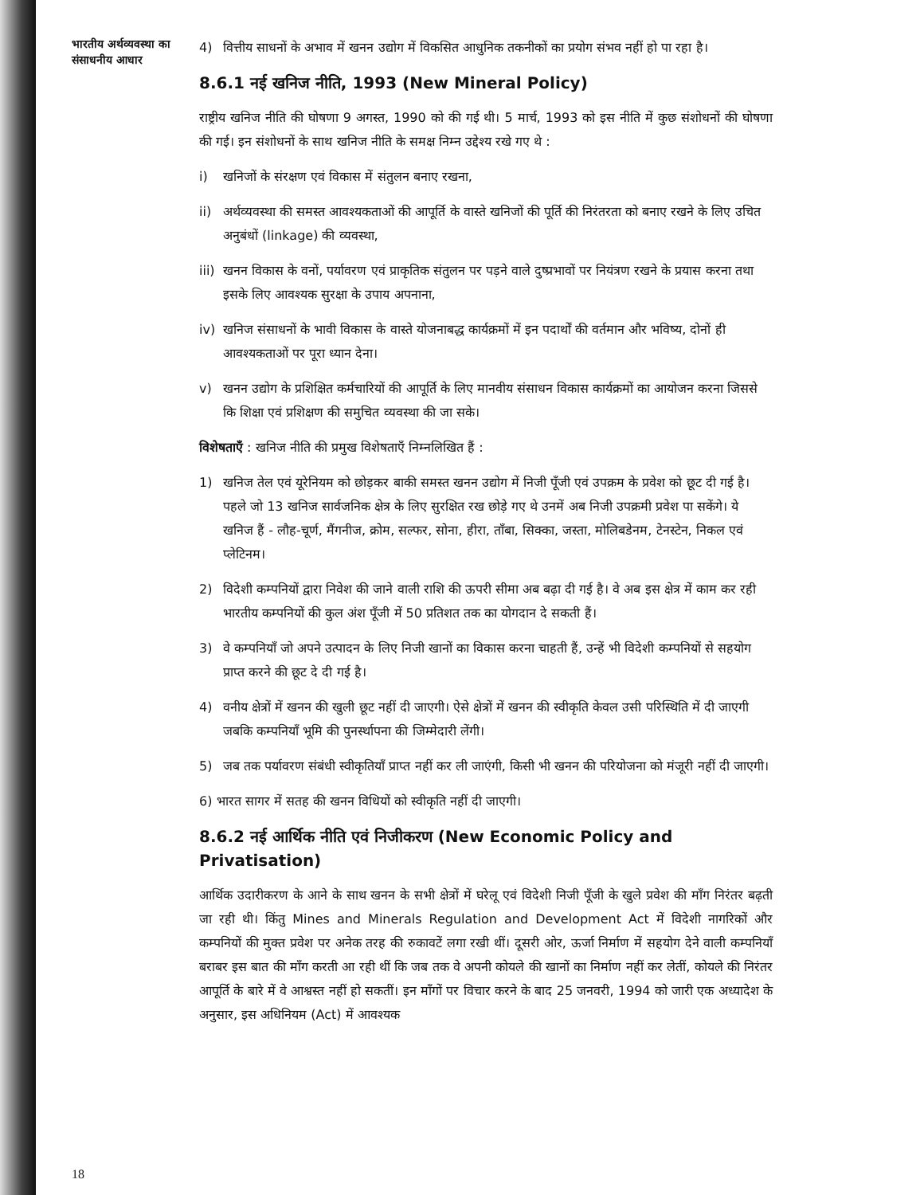भारतीय अर्थव्यवस्था का संसाधनीय आधार
4) वित्तीय साधनों के अभाव में खनन उद्योग में विकसित आधुनिक तकनीकों का प्रयोग संभव नहीं हो पा रहा है।
8.6.1 नई खनिज नीति, 1993 (New Mineral Policy)
राष्ट्रीय खनिज नीति की घोषणा 9 अगस्त, 1990 को की गई थी। 5 मार्च, 1993 को इस नीति में कुछ संशोधनों की घोषणा की गई। इन संशोधनों के साथ खनिज नीति के समक्ष निम्न उद्देश्य रखे गए थे :
i) खनिजों के संरक्षण एवं विकास में संतुलन बनाए रखना,
ii) अर्थव्यवस्था की समस्त आवश्यकताओं की आपूर्ति के वास्ते खनिजों की पूर्ति की निरंतरता को बनाए रखने के लिए उचित अनुबंधों (linkage) की व्यवस्था,
iii)
खनन विकास के वनों, पर्यावरण एवं प्राकृतिक संतुलन पर पड़ने वाले दुष्प्रभावों पर नियंत्रण रखने के प्रयास करना तथा इसके लिए आवश्यक सुरक्षा के उपाय अपनाना,
iv) खनिज संसाधनों के भावी विकास के वास्ते योजनाबद्ध कार्यक्रमों में इन पदार्थों की वर्तमान और भविष्य, दोनों ही आवश्यकताओं पर पूरा ध्यान देना।
v) खनन उद्योग के प्रशिक्षित कर्मचारियों की आपूर्ति के लिए मानवीय संसाधन विकास कार्यक्रमों का आयोजन करना जिससे कि शिक्षा एवं प्रशिक्षण की समुचित व्यवस्था की जा सके।
विशेषताएँ : खनिज नीति की प्रमुख विशेषताएँ निम्नलिखित हैं :
1) खनिज तेल एवं यूरेनियम को छोड़कर बाकी समस्त खनन उद्योग में निजी पूँजी एवं उपक्रम के प्रवेश को छूट दी गई है। पहले जो 13 खनिज सार्वजनिक क्षेत्र के लिए सुरक्षित रख छोड़े गए थे उनमें अब निजी उपक्रमी प्रवेश पा सकेंगे। ये खनिज हैं - लौह-चूर्ण, मैंगनीज, क्रोम, सल्फर, सोना, हीरा, ताँबा, सिक्का, जस्ता, मोलिबडेनम, टेनस्टेन, निकल एवं प्लेटिनम।
2) विदेशी कम्पनियों द्वारा निवेश की जाने वाली राशि की ऊपरी सीमा अब बढ़ा दी गई है। वे अब इस क्षेत्र में काम कर रही भारतीय कम्पनियों की कुल अंश पूँजी में 50 प्रतिशत तक का योगदान दे सकती हैं।
3) वे कम्पनियाँ जो अपने उत्पादन के लिए निजी खानों का विकास करना चाहती हैं, उन्हें भी विदेशी कम्पनियों से सहयोग प्राप्त करने की छूट दे दी गई है।
4) वनीय क्षेत्रों में खनन की खुली छूट नहीं दी जाएगी। ऐसे क्षेत्रों में खनन की स्वीकृति केवल उसी परिस्थिति में दी जाएगी जबकि कम्पनियाँ भूमि की पुनर्स्थापना की जिम्मेदारी लेंगी।
5) जब तक पर्यावरण संबंधी स्वीकृतियाँ प्राप्त नहीं कर ली जाएंगी, किसी भी खनन की परियोजना को मंजूरी नहीं दी जाएगी।
6) भारत सागर में सतह की खनन विधियों को स्वीकृति नहीं दी जाएगी।
8.6.2 नई आर्थिक नीति एवं निजीकरण (New Economic Policy and Privatisation)
आर्थिक उदारीकरण के आने के साथ खनन के सभी क्षेत्रों में घरेलू एवं विदेशी निजी पूँजी के खुले प्रवेश की माँग निरंतर बढ़ती जा रही थी। किंतु Mines and Minerals Regulation and Development Act में विदेशी नागरिकों और कम्पनियों की मुक्त प्रवेश पर अनेक तरह की रुकावटें लगा रखी थीं। दूसरी ओर, ऊर्जा निर्माण में सहयोग देने वाली कम्पनियाँ बराबर इस बात की माँग करती आ रही थीं कि जब तक वे अपनी कोयले की खानों का निर्माण नहीं कर लेतीं, कोयले की निरंतर आपूर्ति के बारे में वे आश्वस्त नहीं हो सकतीं। इन माँगों पर विचार करने के बाद 25 जनवरी, 1994 को जारी एक अध्यादेश के अनुसार, इस अधिनियम (Act) में आवश्यक
18